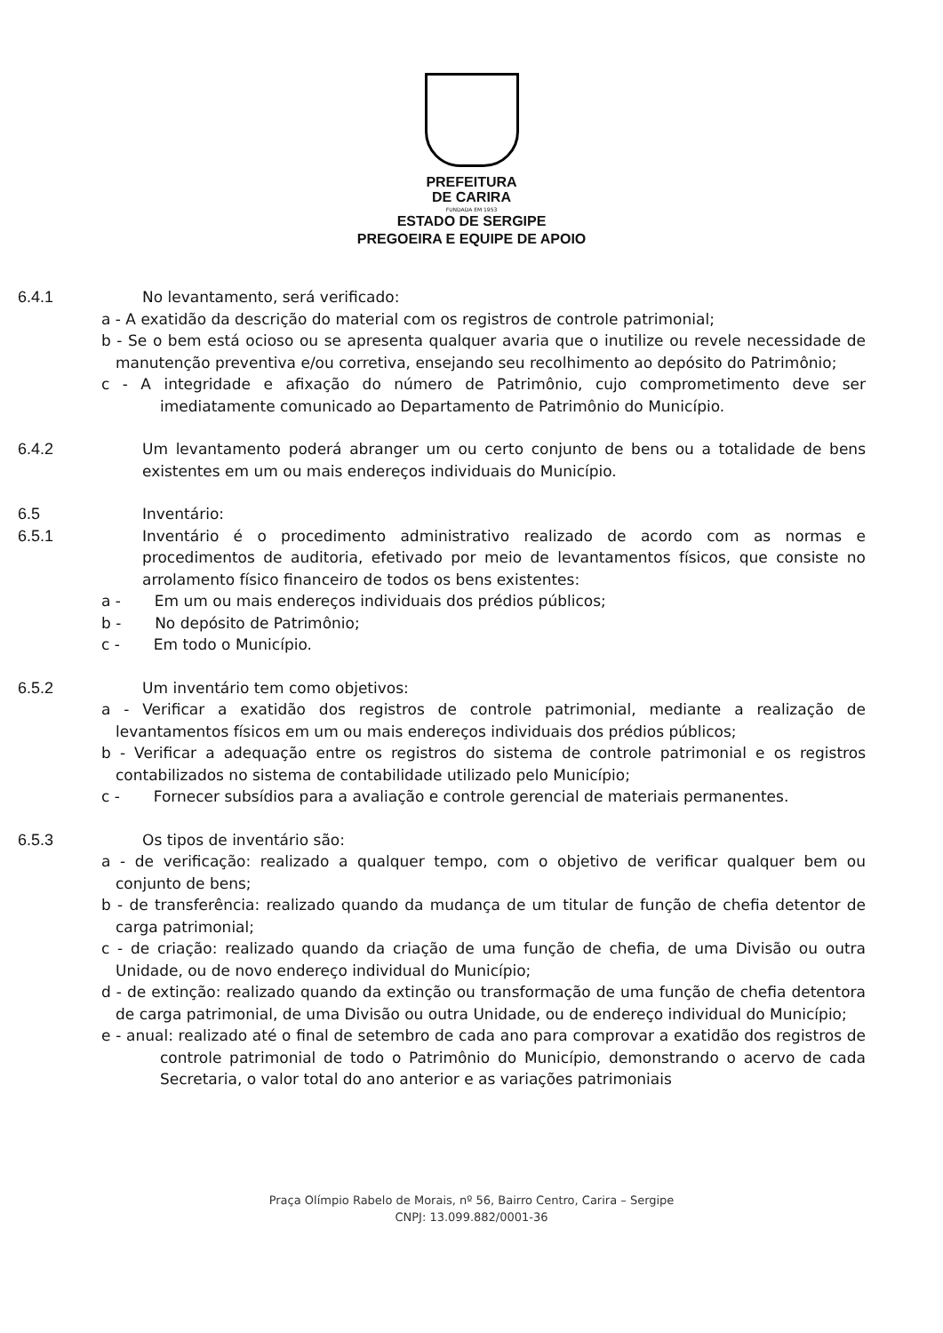PREFEITURA
DE CARIRA
FUNDADA EM 1953
ESTADO DE SERGIPE
PREGOEIRA E EQUIPE DE APOIO
6.4.1 No levantamento, será verificado:
a - A exatidão da descrição do material com os registros de controle patrimonial;
b - Se o bem está ocioso ou se apresenta qualquer avaria que o inutilize ou revele necessidade de manutenção preventiva e/ou corretiva, ensejando seu recolhimento ao depósito do Patrimônio;
c - A integridade e afixação do número de Patrimônio, cujo comprometimento deve ser imediatamente comunicado ao Departamento de Patrimônio do Município.
6.4.2 Um levantamento poderá abranger um ou certo conjunto de bens ou a totalidade de bens existentes em um ou mais endereços individuais do Município.
6.5 Inventário:
6.5.1 Inventário é o procedimento administrativo realizado de acordo com as normas e procedimentos de auditoria, efetivado por meio de levantamentos físicos, que consiste no arrolamento físico financeiro de todos os bens existentes:
a - Em um ou mais endereços individuais dos prédios públicos;
b - No depósito de Patrimônio;
c - Em todo o Município.
6.5.2 Um inventário tem como objetivos:
a - Verificar a exatidão dos registros de controle patrimonial, mediante a realização de levantamentos físicos em um ou mais endereços individuais dos prédios públicos;
b - Verificar a adequação entre os registros do sistema de controle patrimonial e os registros contabilizados no sistema de contabilidade utilizado pelo Município;
c - Fornecer subsídios para a avaliação e controle gerencial de materiais permanentes.
6.5.3 Os tipos de inventário são:
a - de verificação: realizado a qualquer tempo, com o objetivo de verificar qualquer bem ou conjunto de bens;
b - de transferência: realizado quando da mudança de um titular de função de chefia detentor de carga patrimonial;
c - de criação: realizado quando da criação de uma função de chefia, de uma Divisão ou outra Unidade, ou de novo endereço individual do Município;
d - de extinção: realizado quando da extinção ou transformação de uma função de chefia detentora de carga patrimonial, de uma Divisão ou outra Unidade, ou de endereço individual do Município;
e - anual: realizado até o final de setembro de cada ano para comprovar a exatidão dos registros de controle patrimonial de todo o Patrimônio do Município, demonstrando o acervo de cada Secretaria, o valor total do ano anterior e as variações patrimoniais
Praça Olímpio Rabelo de Morais, nº 56, Bairro Centro, Carira – Sergipe
CNPJ: 13.099.882/0001-36